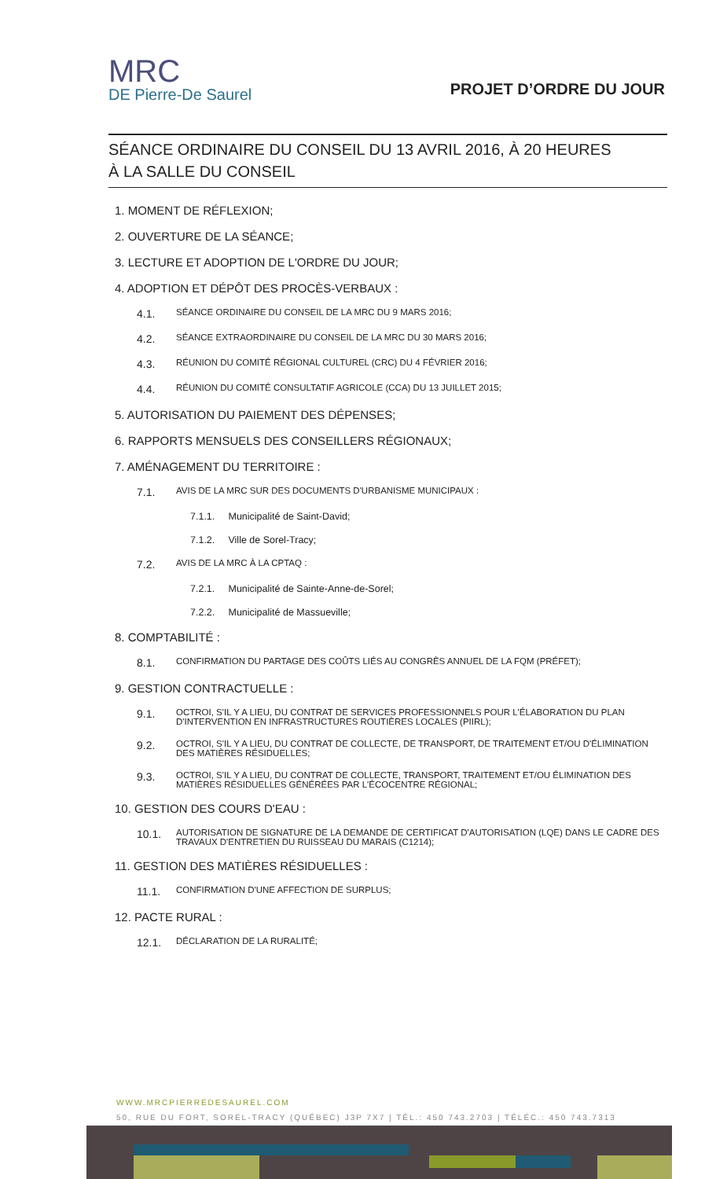MRC
DE Pierre-De Saurel
PROJET D’ORDRE DU JOUR
SÉANCE ORDINAIRE DU CONSEIL DU 13 AVRIL 2016, À 20 HEURES
À LA SALLE DU CONSEIL
1. MOMENT DE RÉFLEXION;
2. OUVERTURE DE LA SÉANCE;
3. LECTURE ET ADOPTION DE L'ORDRE DU JOUR;
4. ADOPTION ET DÉPÔT DES PROCÈS-VERBAUX :
4.1. SÉANCE ORDINAIRE DU CONSEIL DE LA MRC DU 9 MARS 2016;
4.2. SÉANCE EXTRAORDINAIRE DU CONSEIL DE LA MRC DU 30 MARS 2016;
4.3. RÉUNION DU COMITÉ RÉGIONAL CULTUREL (CRC) DU 4 FÉVRIER 2016;
4.4. RÉUNION DU COMITÉ CONSULTATIF AGRICOLE (CCA) DU 13 JUILLET 2015;
5. AUTORISATION DU PAIEMENT DES DÉPENSES;
6. RAPPORTS MENSUELS DES CONSEILLERS RÉGIONAUX;
7. AMÉNAGEMENT DU TERRITOIRE :
7.1. AVIS DE LA MRC SUR DES DOCUMENTS D'URBANISME MUNICIPAUX :
7.1.1. Municipalité de Saint-David;
7.1.2. Ville de Sorel-Tracy;
7.2. AVIS DE LA MRC À LA CPTAQ :
7.2.1. Municipalité de Sainte-Anne-de-Sorel;
7.2.2. Municipalité de Massueville;
8. COMPTABILITÉ :
8.1. CONFIRMATION DU PARTAGE DES COÛTS LIÉS AU CONGRÈS ANNUEL DE LA FQM (PRÉFET);
9. GESTION CONTRACTUELLE :
9.1. OCTROI, S'IL Y A LIEU, DU CONTRAT DE SERVICES PROFESSIONNELS POUR L'ÉLABORATION DU PLAN D'INTERVENTION EN INFRASTRUCTURES ROUTIÈRES LOCALES (PIIRL);
9.2. OCTROI, S'IL Y A LIEU, DU CONTRAT DE COLLECTE, DE TRANSPORT, DE TRAITEMENT ET/OU D'ÉLIMINATION DES MATIÈRES RÉSIDUELLES;
9.3. OCTROI, S'IL Y A LIEU, DU CONTRAT DE COLLECTE, TRANSPORT, TRAITEMENT ET/OU ÉLIMINATION DES MATIÈRES RÉSIDUELLES GÉNÉRÉES PAR L'ÉCOCENTRE RÉGIONAL;
10. GESTION DES COURS D'EAU :
10.1. AUTORISATION DE SIGNATURE DE LA DEMANDE DE CERTIFICAT D'AUTORISATION (LQE) DANS LE CADRE DES TRAVAUX D'ENTRETIEN DU RUISSEAU DU MARAIS (C1214);
11. GESTION DES MATIÈRES RÉSIDUELLES :
11.1. CONFIRMATION D'UNE AFFECTION DE SURPLUS;
12. PACTE RURAL :
12.1. DÉCLARATION DE LA RURALITÉ;
WWW.MRCPIERREDESAUREL.COM
50, RUE DU FORT, SOREL-TRACY (QUÉBEC) J3P 7X7 | TÉL.: 450 743.2703 | TÉLÉC.: 450 743.7313